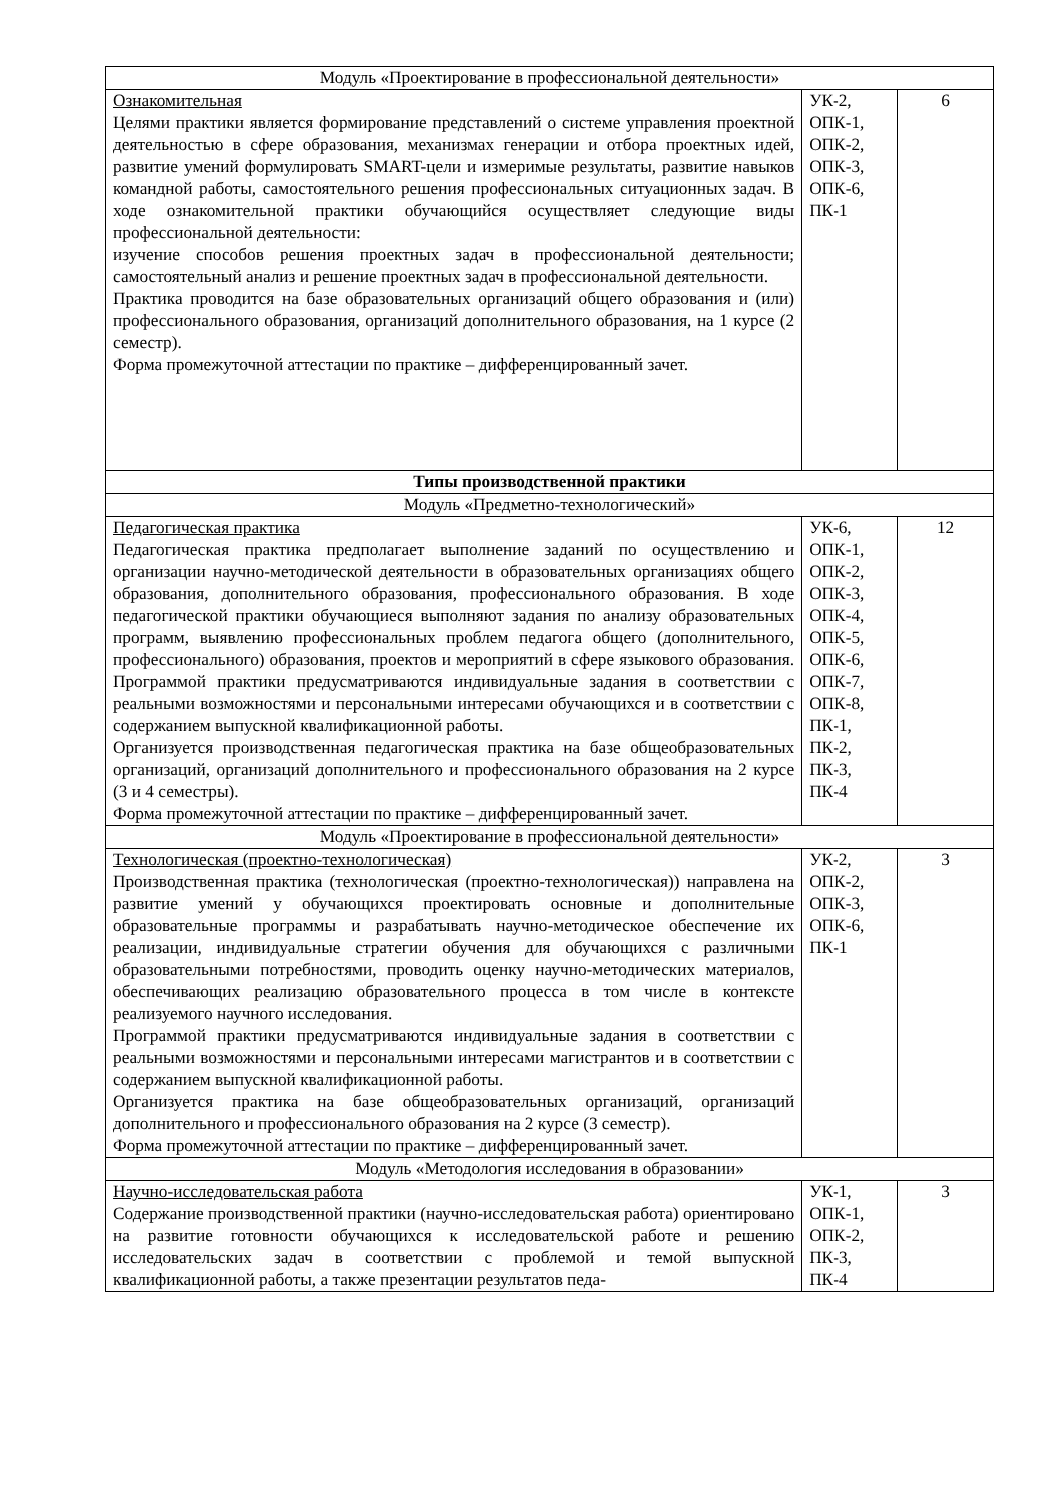| Модуль «Проектирование в профессиональной деятельности» | | |
| Ознакомительная Целями практики является формирование представлений о системе управления проектной деятельностью в сфере образования, механизмах генерации и отбора проектных идей, развитие умений формулировать SMART-цели и измеримые результаты, развитие навыков командной работы, самостоятельного решения профессиональных ситуационных задач. В ходе ознакомительной практики обучающийся осуществляет следующие виды профессиональной деятельности: изучение способов решения проектных задач в профессиональной деятельности; самостоятельный анализ и решение проектных задач в профессиональной деятельности. Практика проводится на базе образовательных организаций общего образования и (или) профессионального образования, организаций дополнительного образования, на 1 курсе (2 семестр). Форма промежуточной аттестации по практике – дифференцированный зачет. | УК-2, ОПК-1, ОПК-2, ОПК-3, ОПК-6, ПК-1 | 6 |
| Типы производственной практики | | |
| Модуль «Предметно-технологический» | | |
| Педагогическая практика Педагогическая практика предполагает выполнение заданий по осуществлению и организации научно-методической деятельности в образовательных организациях общего образования, дополнительного образования, профессионального образования. В ходе педагогической практики обучающиеся выполняют задания по анализу образовательных программ, выявлению профессиональных проблем педагога общего (дополнительного, профессионального) образования, проектов и мероприятий в сфере языкового образования. Программой практики предусматриваются индивидуальные задания в соответствии с реальными возможностями и персональными интересами обучающихся и в соответствии с содержанием выпускной квалификационной работы. Организуется производственная педагогическая практика на базе общеобразовательных организаций, организаций дополнительного и профессионального образования на 2 курсе (3 и 4 семестры). Форма промежуточной аттестации по практике – дифференцированный зачет. | УК-6, ОПК-1, ОПК-2, ОПК-3, ОПК-4, ОПК-5, ОПК-6, ОПК-7, ОПК-8, ПК-1, ПК-2, ПК-3, ПК-4 | 12 |
| Модуль «Проектирование в профессиональной деятельности» | | |
| Технологическая (проектно-технологическая) Производственная практика (технологическая (проектно-технологическая)) направлена на развитие умений у обучающихся проектировать основные и дополнительные образовательные программы и разрабатывать научно-методическое обеспечение их реализации, индивидуальные стратегии обучения для обучающихся с различными образовательными потребностями, проводить оценку научно-методических материалов, обеспечивающих реализацию образовательного процесса в том числе в контексте реализуемого научного исследования. Программой практики предусматриваются индивидуальные задания в соответствии с реальными возможностями и персональными интересами магистрантов и в соответствии с содержанием выпускной квалификационной работы. Организуется практика на базе общеобразовательных организаций, организаций дополнительного и профессионального образования на 2 курсе (3 семестр). Форма промежуточной аттестации по практике – дифференцированный зачет. | УК-2, ОПК-2, ОПК-3, ОПК-6, ПК-1 | 3 |
| Модуль «Методология исследования в образовании» | | |
| Научно-исследовательская работа Содержание производственной практики (научно-исследовательская работа) ориентировано на развитие готовности обучающихся к исследовательской работе и решению исследовательских задач в соответствии с проблемой и темой выпускной квалификационной работы, а также презентации результатов педа- | УК-1, ОПК-1, ОПК-2, ПК-3, ПК-4 | 3 |